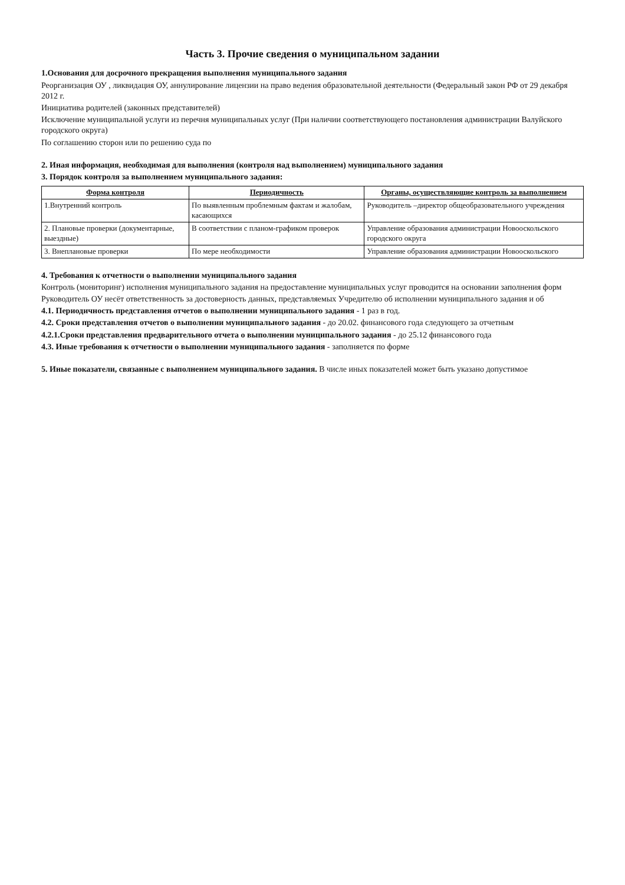Часть 3. Прочие сведения о муниципальном задании
1.Основания для досрочного прекращения выполнения муниципального задания
Реорганизация ОУ , ликвидация ОУ, аннулирование лицензии на право ведения образовательной деятельности (Федеральный закон РФ от 29 декабря 2012 г.
Инициатива родителей (законных представителей)
Исключение муниципальной услуги из перечня муниципальных услуг (При наличии соответствующего постановления администрации Валуйского городского округа)
По соглашению сторон или по решению суда по
2. Иная информация, необходимая для выполнения (контроля над выполнением) муниципального задания
3. Порядок контроля за выполнением муниципального задания:
| Форма контроля | Периодичность | Органы, осуществляющие контроль за выполнением |
| --- | --- | --- |
| 1.Внутренний контроль | По выявленным проблемным фактам и жалобам, касающихся | Руководитель –директор общеобразовательного учреждения |
| 2. Плановые проверки (документарные, выездные) | В соответствии с планом-графиком проверок | Управление образования администрации Новооскольского городского округа |
| 3. Внеплановые проверки | По мере необходимости | Управление образования администрации Новооскольского |
4. Требования к отчетности о выполнении муниципального задания
Контроль (мониторинг) исполнения муниципального задания на предоставление муниципальных услуг проводится на основании заполнения форм
Руководитель ОУ несёт ответственность за достоверность данных, представляемых Учредителю об исполнении муниципального задания и об
4.1. Периодичность представления отчетов о выполнении муниципального задания - 1 раз в год.
4.2. Сроки представления отчетов о выполнении муниципального задания - до 20.02. финансового года следующего за отчетным
4.2.1.Сроки представления предварительного отчета о выполнении муниципального задания - до 25.12 финансового года
4.3. Иные требования к отчетности о выполнении муниципального задания - заполняется по форме
5. Иные показатели, связанные с выполнением муниципального задания. В числе иных показателей может быть указано допустимое